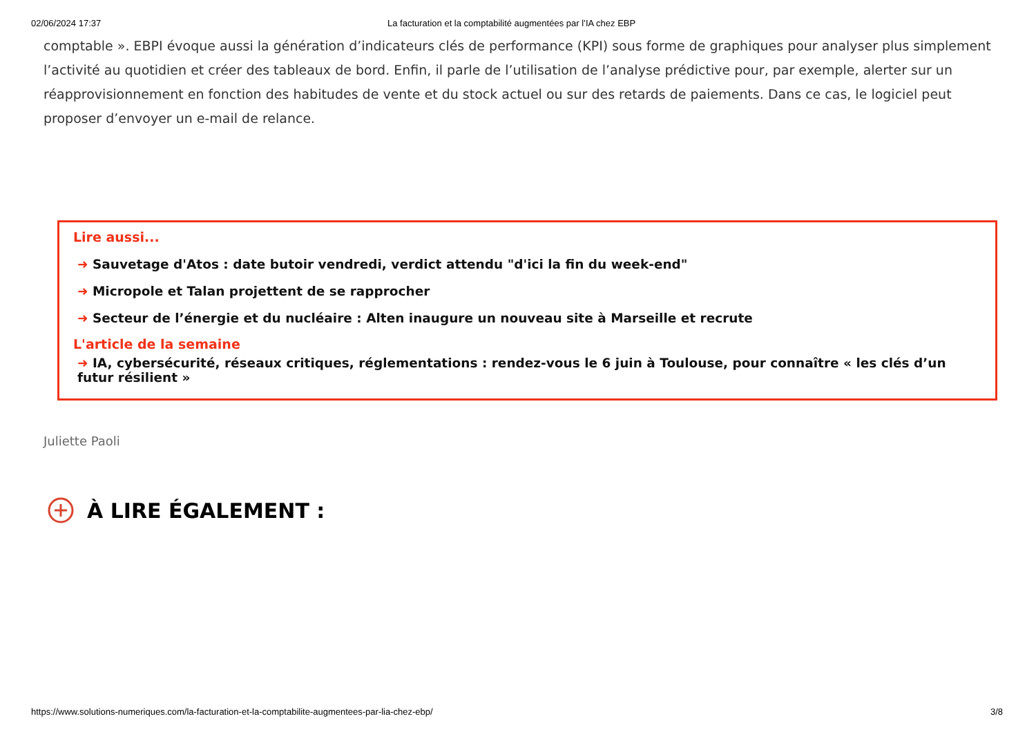02/06/2024 17:37 La facturation et la comptabilité augmentées par l’IA chez EBP
comptable ». EBPI évoque aussi la génération d’indicateurs clés de performance (KPI) sous forme de graphiques pour analyser plus simplement l’activité au quotidien et créer des tableaux de bord. Enfin, il parle de l’utilisation de l’analyse prédictive pour, par exemple, alerter sur un réapprovisionnement en fonction des habitudes de vente et du stock actuel ou sur des retards de paiements. Dans ce cas, le logiciel peut proposer d’envoyer un e-mail de relance.
Lire aussi...
➜ Sauvetage d'Atos : date butoir vendredi, verdict attendu "d'ici la fin du week-end"
➜ Micropole et Talan projettent de se rapprocher
➜ Secteur de l’énergie et du nucléaire : Alten inaugure un nouveau site à Marseille et recrute
L'article de la semaine
➜ IA, cybersécurité, réseaux critiques, réglementations : rendez-vous le 6 juin à Toulouse, pour connaître « les clés d’un futur résilient »
Juliette Paoli
À LIRE ÉGALEMENT :
https://www.solutions-numeriques.com/la-facturation-et-la-comptabilite-augmentees-par-lia-chez-ebp/ 3/8